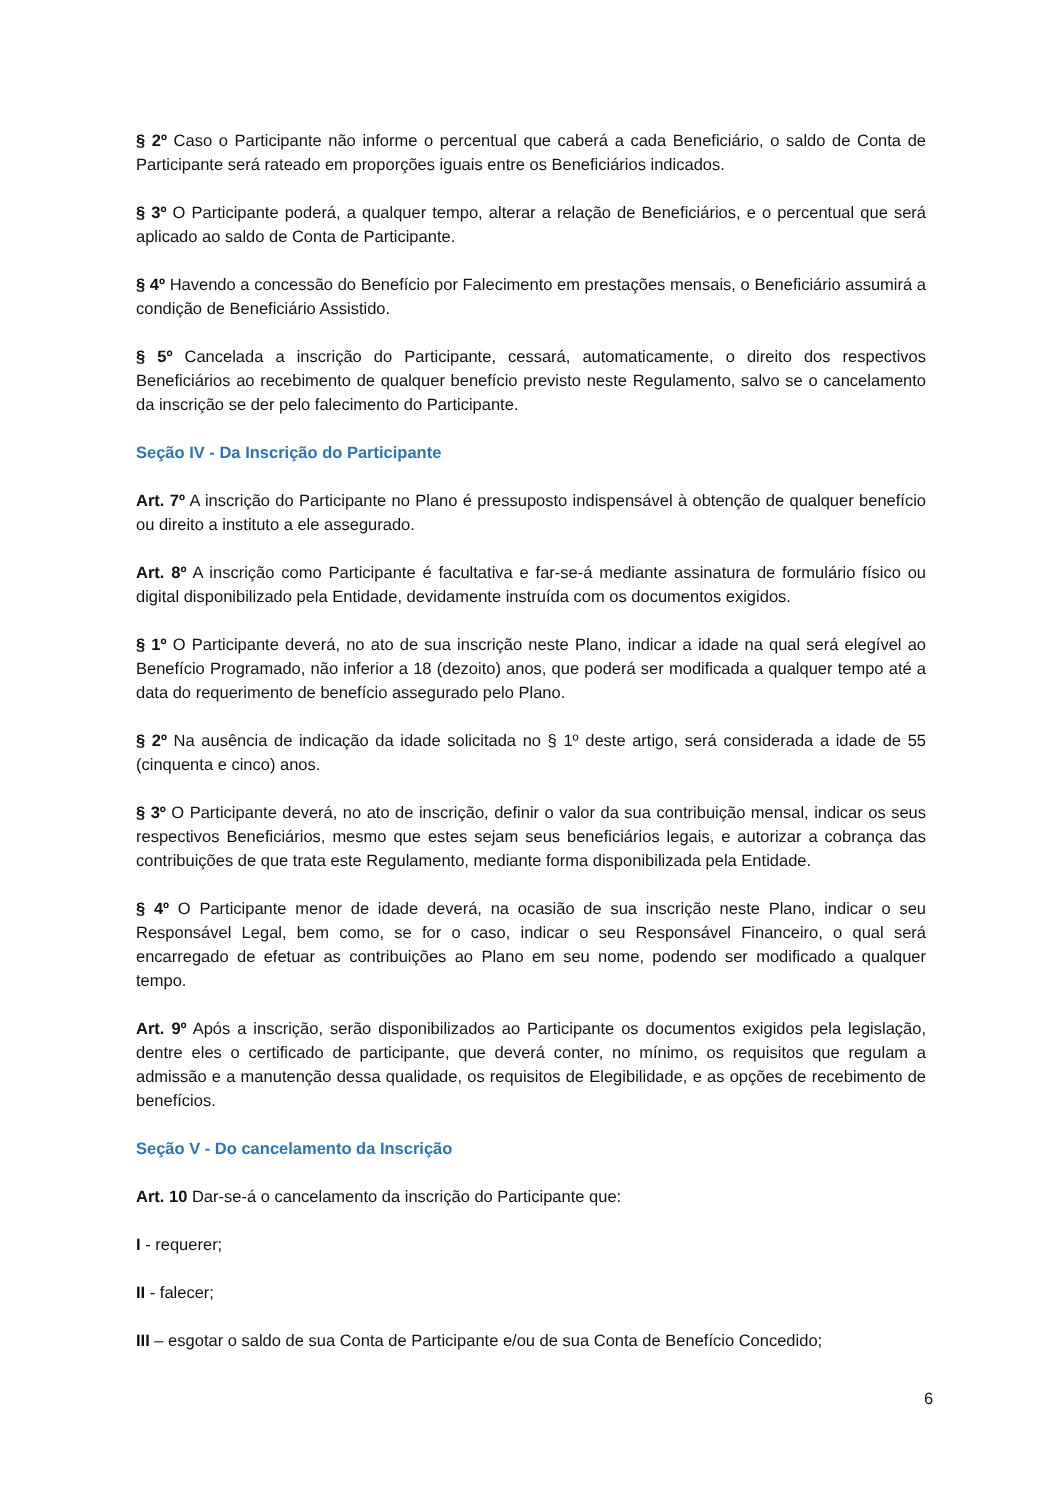§ 2º Caso o Participante não informe o percentual que caberá a cada Beneficiário, o saldo de Conta de Participante será rateado em proporções iguais entre os Beneficiários indicados.
§ 3º O Participante poderá, a qualquer tempo, alterar a relação de Beneficiários, e o percentual que será aplicado ao saldo de Conta de Participante.
§ 4º Havendo a concessão do Benefício por Falecimento em prestações mensais, o Beneficiário assumirá a condição de Beneficiário Assistido.
§ 5º Cancelada a inscrição do Participante, cessará, automaticamente, o direito dos respectivos Beneficiários ao recebimento de qualquer benefício previsto neste Regulamento, salvo se o cancelamento da inscrição se der pelo falecimento do Participante.
Seção IV - Da Inscrição do Participante
Art. 7º A inscrição do Participante no Plano é pressuposto indispensável à obtenção de qualquer benefício ou direito a instituto a ele assegurado.
Art. 8º A inscrição como Participante é facultativa e far-se-á mediante assinatura de formulário físico ou digital disponibilizado pela Entidade, devidamente instruída com os documentos exigidos.
§ 1º O Participante deverá, no ato de sua inscrição neste Plano, indicar a idade na qual será elegível ao Benefício Programado, não inferior a 18 (dezoito) anos, que poderá ser modificada a qualquer tempo até a data do requerimento de benefício assegurado pelo Plano.
§ 2º Na ausência de indicação da idade solicitada no § 1º deste artigo, será considerada a idade de 55 (cinquenta e cinco) anos.
§ 3º O Participante deverá, no ato de inscrição, definir o valor da sua contribuição mensal, indicar os seus respectivos Beneficiários, mesmo que estes sejam seus beneficiários legais, e autorizar a cobrança das contribuições de que trata este Regulamento, mediante forma disponibilizada pela Entidade.
§ 4º O Participante menor de idade deverá, na ocasião de sua inscrição neste Plano, indicar o seu Responsável Legal, bem como, se for o caso, indicar o seu Responsável Financeiro, o qual será encarregado de efetuar as contribuições ao Plano em seu nome, podendo ser modificado a qualquer tempo.
Art. 9º Após a inscrição, serão disponibilizados ao Participante os documentos exigidos pela legislação, dentre eles o certificado de participante, que deverá conter, no mínimo, os requisitos que regulam a admissão e a manutenção dessa qualidade, os requisitos de Elegibilidade, e as opções de recebimento de benefícios.
Seção V - Do cancelamento da Inscrição
Art. 10 Dar-se-á o cancelamento da inscrição do Participante que:
I - requerer;
II - falecer;
III – esgotar o saldo de sua Conta de Participante e/ou de sua Conta de Benefício Concedido;
6